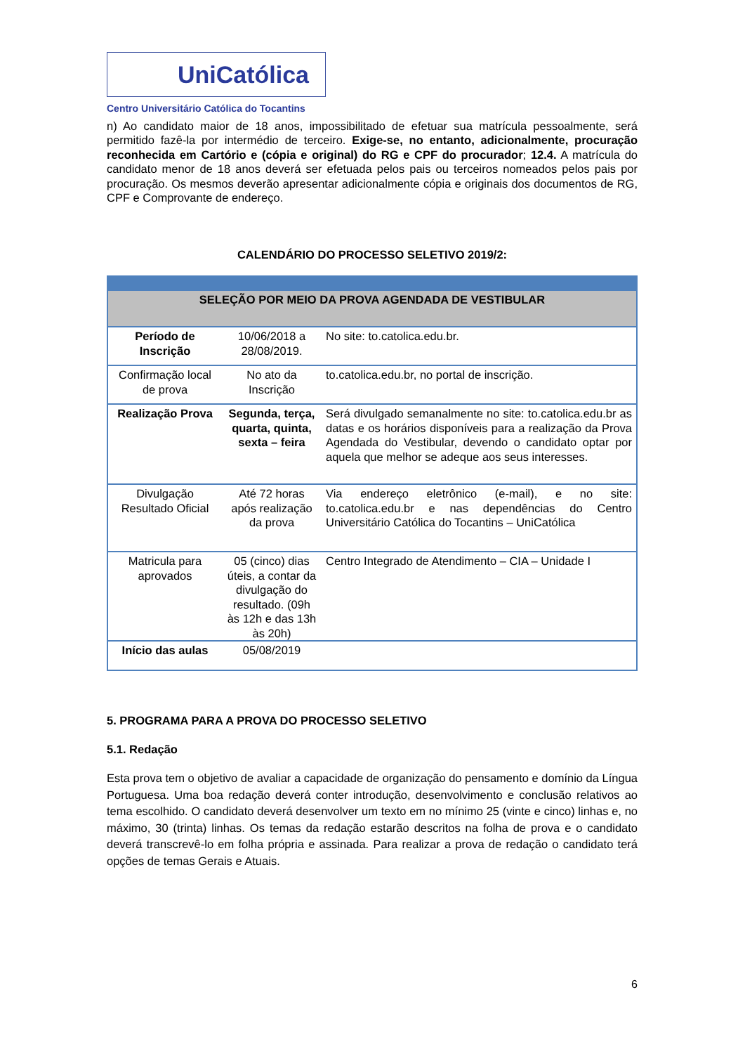UniCatólica
Centro Universitário Católica do Tocantins
n) Ao candidato maior de 18 anos, impossibilitado de efetuar sua matrícula pessoalmente, será permitido fazê-la por intermédio de terceiro. Exige-se, no entanto, adicionalmente, procuração reconhecida em Cartório e (cópia e original) do RG e CPF do procurador; 12.4. A matrícula do candidato menor de 18 anos deverá ser efetuada pelos pais ou terceiros nomeados pelos pais por procuração. Os mesmos deverão apresentar adicionalmente cópia e originais dos documentos de RG, CPF e Comprovante de endereço.
CALENDÁRIO DO PROCESSO SELETIVO 2019/2:
| SELEÇÃO POR MEIO DA PROVA AGENDADA DE VESTIBULAR | | |
| Período de Inscrição | 10/06/2018 a 28/08/2019. | No site: to.catolica.edu.br . |
| Confirmação local de prova | No ato da Inscrição | to.catolica.edu.br , no portal de inscrição. |
| Realização Prova | Segunda, terça, quarta, quinta, sexta – feira | Será divulgado semanalmente no site: to.catolica.edu.br as datas e os horários disponíveis para a realização da Prova Agendada do Vestibular, devendo o candidato optar por aquela que melhor se adeque aos seus interesses. |
| Divulgação Resultado Oficial | Até 72 horas após realização da prova | Via endereço eletrônico (e-mail), e no site: to.catolica.edu.br e nas dependências do Centro Universitário Católica do Tocantins – UniCatólica |
| Matricula para aprovados | 05 (cinco) dias úteis, a contar da divulgação do resultado. (09h às 12h e das 13h às 20h) | Centro Integrado de Atendimento – CIA – Unidade I |
| Início das aulas | 05/08/2019 | |
5. PROGRAMA PARA A PROVA DO PROCESSO SELETIVO
5.1. Redação
Esta prova tem o objetivo de avaliar a capacidade de organização do pensamento e domínio da Língua Portuguesa. Uma boa redação deverá conter introdução, desenvolvimento e conclusão relativos ao tema escolhido. O candidato deverá desenvolver um texto em no mínimo 25 (vinte e cinco) linhas e, no máximo, 30 (trinta) linhas. Os temas da redação estarão descritos na folha de prova e o candidato deverá transcrevê-lo em folha própria e assinada. Para realizar a prova de redação o candidato terá opções de temas Gerais e Atuais.
6